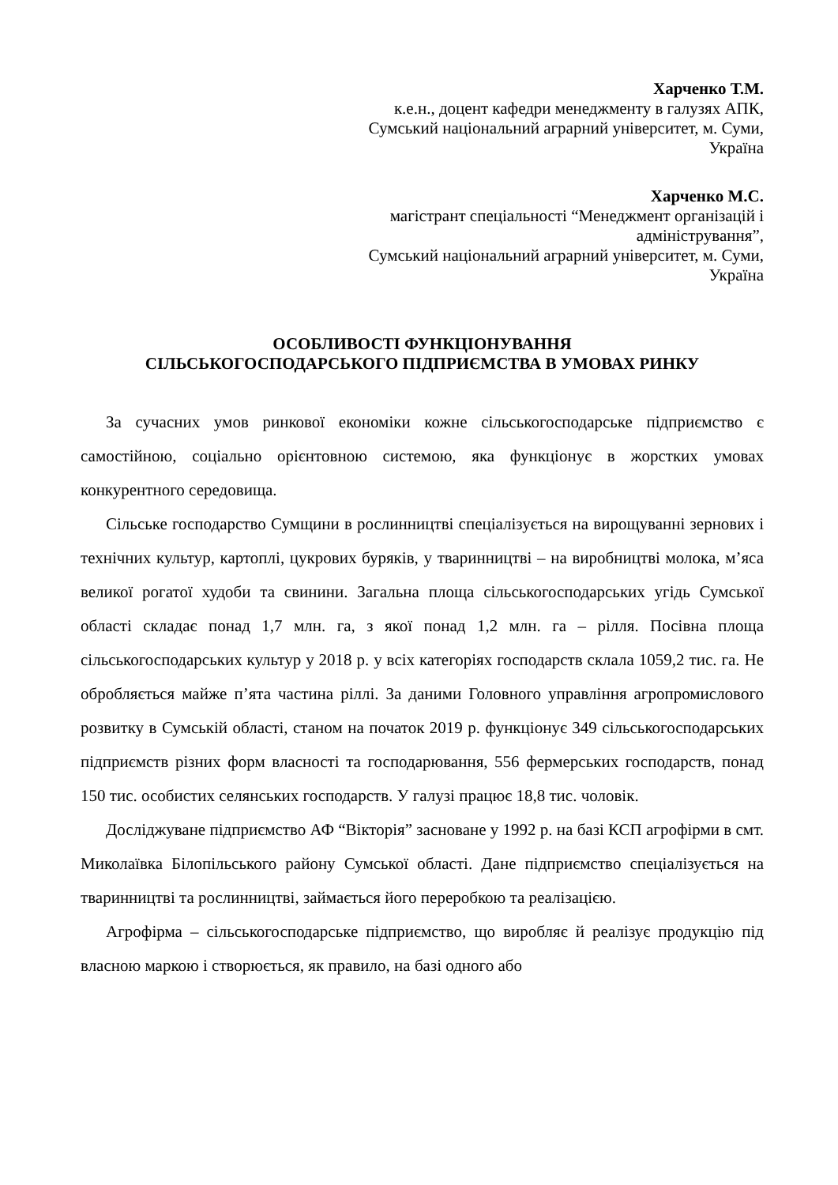Харченко Т.М.
к.е.н., доцент кафедри менеджменту в галузях АПК,
Сумський національний аграрний університет, м. Суми,
Україна
Харченко М.С.
магістрант спеціальності “Менеджмент організацій і
адміністрування”,
Сумський національний аграрний університет, м. Суми,
Україна
ОСОБЛИВОСТІ ФУНКЦІОНУВАННЯ
СІЛЬСЬКОГОСПОДАРСЬКОГО ПІДПРИЄМСТВА В УМОВАХ РИНКУ
За сучасних умов ринкової економіки кожне сільськогосподарське підприємство є самостійною, соціально орієнтовною системою, яка функціонує в жорстких умовах конкурентного середовища.
Сільське господарство Сумщини в рослинництві спеціалізується на вирощуванні зернових і технічних культур, картоплі, цукрових буряків, у тваринництві – на виробництві молока, м’яса великої рогатої худоби та свинини. Загальна площа сільськогосподарських угідь Сумської області складає понад 1,7 млн. га, з якої понад 1,2 млн. га – рілля. Посівна площа сільськогосподарських культур у 2018 р. у всіх категоріях господарств склала 1059,2 тис. га. Не обробляється майже п’ята частина ріллі. За даними Головного управління агропромислового розвитку в Сумській області, станом на початок 2019 р. функціонує 349 сільськогосподарських підприємств різних форм власності та господарювання, 556 фермерських господарств, понад 150 тис. особистих селянських господарств. У галузі працює 18,8 тис. чоловік.
Досліджуване підприємство АФ “Вікторія” засноване у 1992 р. на базі КСП агрофірми в смт. Миколаївка Білопільського району Сумської області. Дане підприємство спеціалізується на тваринництві та рослинництві, займається його переробкою та реалізацією.
Агрофірма – сільськогосподарське підприємство, що виробляє й реалізує продукцію під власною маркою і створюється, як правило, на базі одного або